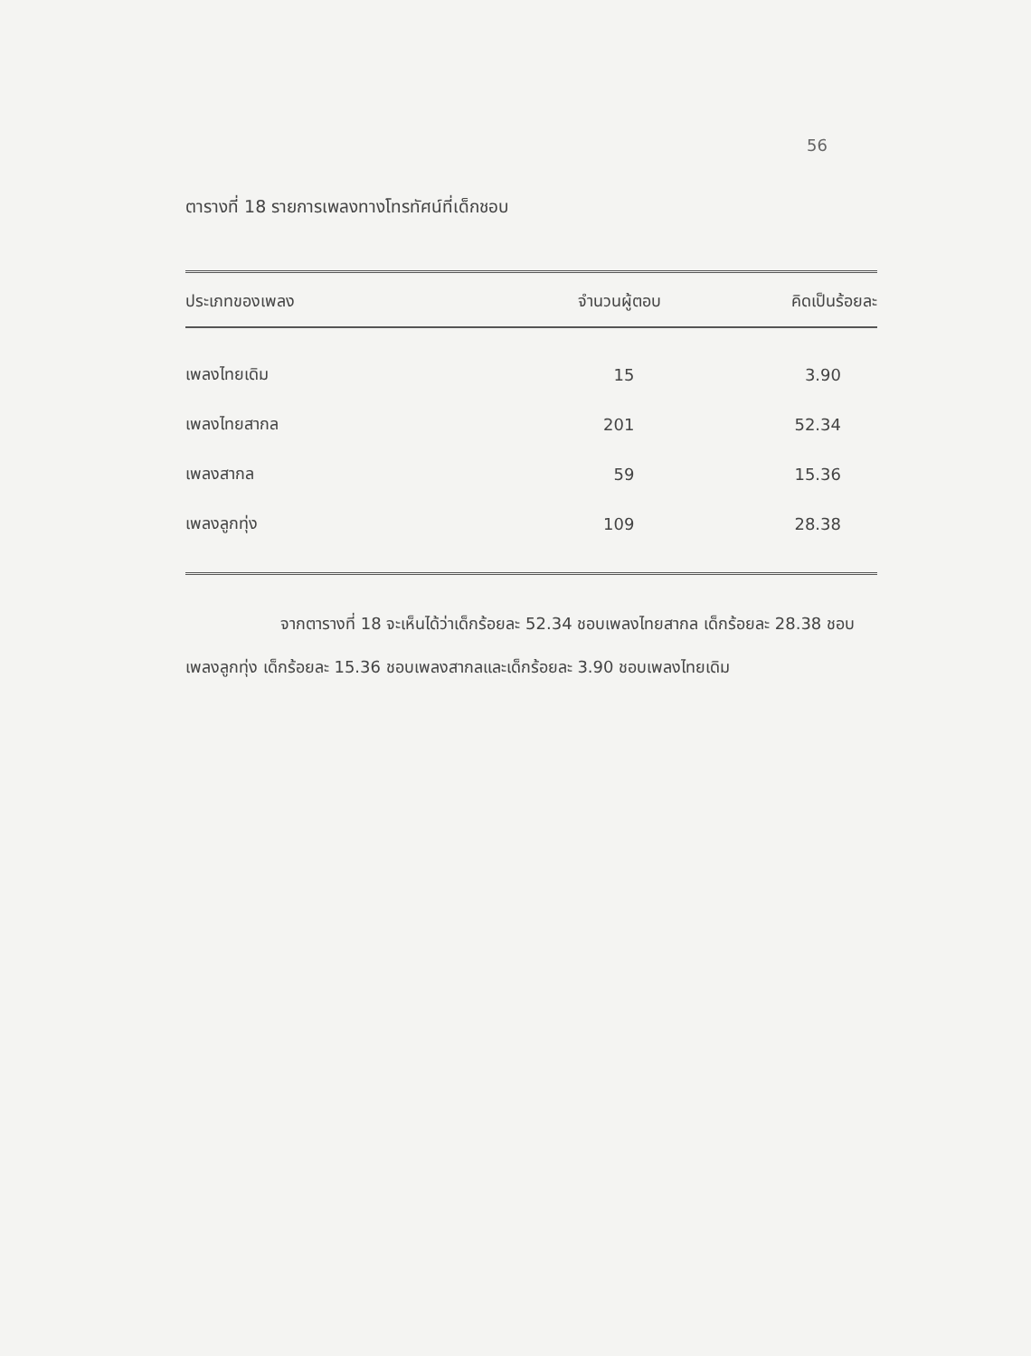56
ตารางที่ 18 รายการเพลงทางโทรทัศน์ที่เด็กชอบ
| ประเภทของเพลง | จำนวนผู้ตอบ | คิดเป็นร้อยละ |
| --- | --- | --- |
| เพลงไทยเดิม | 15 | 3.90 |
| เพลงไทยสากล | 201 | 52.34 |
| เพลงสากล | 59 | 15.36 |
| เพลงลูกทุ่ง | 109 | 28.38 |
จากตารางที่ 18 จะเห็นได้ว่าเด็กร้อยละ 52.34 ชอบเพลงไทยสากล เด็กร้อยละ 28.38 ชอบเพลงลูกทุ่ง เด็กร้อยละ 15.36 ชอบเพลงสากลและเด็กร้อยละ 3.90 ชอบเพลงไทยเดิม